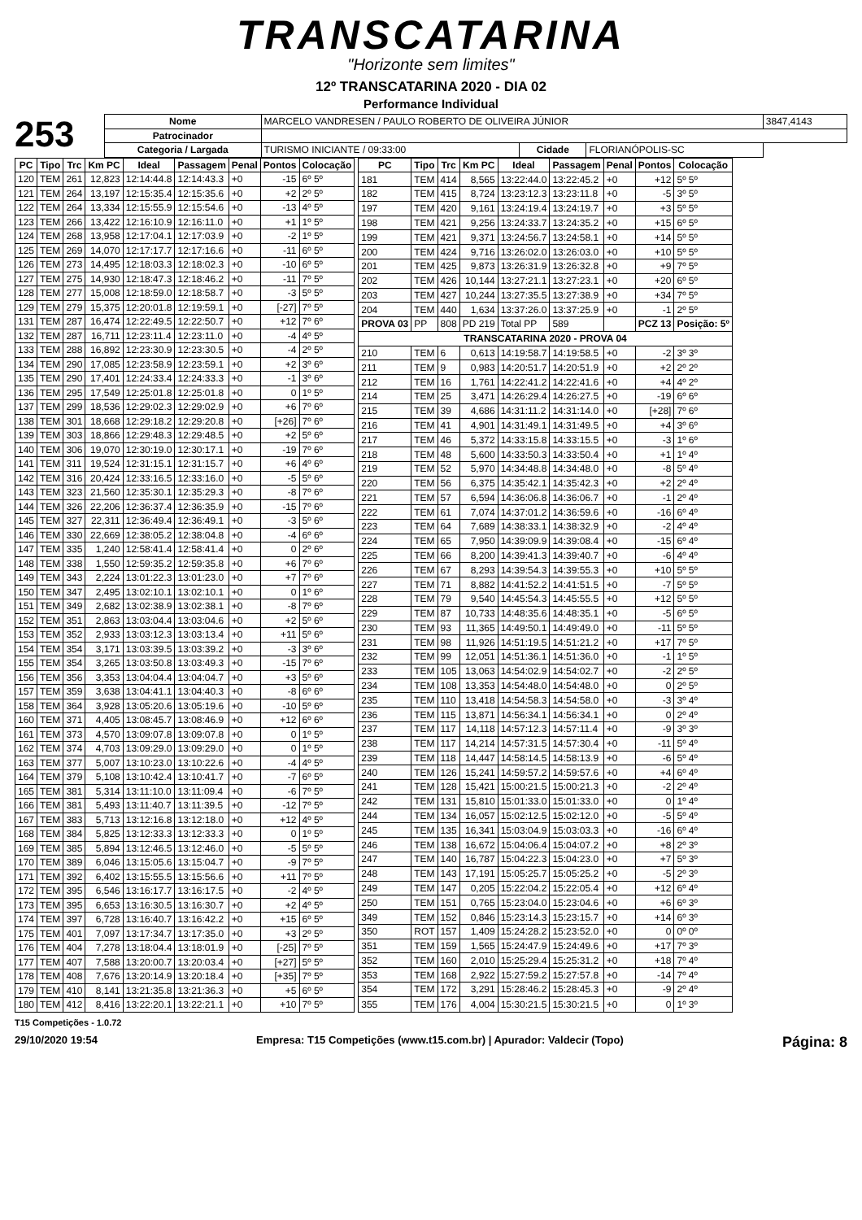TRANSCATARINA
"Horizonte sem limites"
12º TRANSCATARINA 2020 - DIA 02
Performance Individual
253
| Nome | MARCELO VANDRESEN / PAULO ROBERTO DE OLIVEIRA JÚNIOR | | | 3847,4143 |
| Patrocinador | | | | |
| Categoria / Largada | TURISMO INICIANTE / 09:33:00 | Cidade | FLORIANÓPOLIS-SC | |
| PC | Tipo | Trc | Km PC | Ideal | Passagem | Penal | Pontos | Colocação |
| --- | --- | --- | --- | --- | --- | --- | --- | --- |
| 120 | TEM | 261 | 12,823 | 12:14:44.8 | 12:14:43.3 | +0 | -15 | 6º 5º |
| 121 | TEM | 264 | 13,197 | 12:15:35.4 | 12:15:35.6 | +0 | +2 | 2º 5º |
| 122 | TEM | 264 | 13,334 | 12:15:55.9 | 12:15:54.6 | +0 | -13 | 4º 5º |
| 123 | TEM | 266 | 13,422 | 12:16:10.9 | 12:16:11.0 | +0 | +1 | 1º 5º |
| 124 | TEM | 268 | 13,958 | 12:17:04.1 | 12:17:03.9 | +0 | -2 | 1º 5º |
| 125 | TEM | 269 | 14,070 | 12:17:17.7 | 12:17:16.6 | +0 | -11 | 6º 5º |
| 126 | TEM | 273 | 14,495 | 12:18:03.3 | 12:18:02.3 | +0 | -10 | 6º 5º |
| 127 | TEM | 275 | 14,930 | 12:18:47.3 | 12:18:46.2 | +0 | -11 | 7º 5º |
| 128 | TEM | 277 | 15,008 | 12:18:59.0 | 12:18:58.7 | +0 | -3 | 5º 5º |
| 129 | TEM | 279 | 15,375 | 12:20:01.8 | 12:19:59.1 | +0 | [-27] | 7º 5º |
| 131 | TEM | 287 | 16,474 | 12:22:49.5 | 12:22:50.7 | +0 | +12 | 7º 6º |
| 132 | TEM | 287 | 16,711 | 12:23:11.4 | 12:23:11.0 | +0 | -4 | 4º 5º |
| 133 | TEM | 288 | 16,892 | 12:23:30.9 | 12:23:30.5 | +0 | -4 | 2º 5º |
| 134 | TEM | 290 | 17,085 | 12:23:58.9 | 12:23:59.1 | +0 | +2 | 3º 6º |
| 135 | TEM | 290 | 17,401 | 12:24:33.4 | 12:24:33.3 | +0 | -1 | 3º 6º |
| 136 | TEM | 295 | 17,549 | 12:25:01.8 | 12:25:01.8 | +0 | 0 | 1º 5º |
| 137 | TEM | 299 | 18,536 | 12:29:02.3 | 12:29:02.9 | +0 | +6 | 7º 6º |
| 138 | TEM | 301 | 18,668 | 12:29:18.2 | 12:29:20.8 | +0 | [+26] | 7º 6º |
| 139 | TEM | 303 | 18,866 | 12:29:48.3 | 12:29:48.5 | +0 | +2 | 5º 6º |
| 140 | TEM | 306 | 19,070 | 12:30:19.0 | 12:30:17.1 | +0 | -19 | 7º 6º |
| 141 | TEM | 311 | 19,524 | 12:31:15.1 | 12:31:15.7 | +0 | +6 | 4º 6º |
| 142 | TEM | 316 | 20,424 | 12:33:16.5 | 12:33:16.0 | +0 | -5 | 5º 6º |
| 143 | TEM | 323 | 21,560 | 12:35:30.1 | 12:35:29.3 | +0 | -8 | 7º 6º |
| 144 | TEM | 326 | 22,206 | 12:36:37.4 | 12:36:35.9 | +0 | -15 | 7º 6º |
| 145 | TEM | 327 | 22,311 | 12:36:49.4 | 12:36:49.1 | +0 | -3 | 5º 6º |
| 146 | TEM | 330 | 22,669 | 12:38:05.2 | 12:38:04.8 | +0 | -4 | 6º 6º |
| 147 | TEM | 335 | 1,240 | 12:58:41.4 | 12:58:41.4 | +0 | 0 | 2º 6º |
| 148 | TEM | 338 | 1,550 | 12:59:35.2 | 12:59:35.8 | +0 | +6 | 7º 6º |
| 149 | TEM | 343 | 2,224 | 13:01:22.3 | 13:01:23.0 | +0 | +7 | 7º 6º |
| 150 | TEM | 347 | 2,495 | 13:02:10.1 | 13:02:10.1 | +0 | 0 | 1º 6º |
| 151 | TEM | 349 | 2,682 | 13:02:38.9 | 13:02:38.1 | +0 | -8 | 7º 6º |
| 152 | TEM | 351 | 2,863 | 13:03:04.4 | 13:03:04.6 | +0 | +2 | 5º 6º |
| 153 | TEM | 352 | 2,933 | 13:03:12.3 | 13:03:13.4 | +0 | +11 | 5º 6º |
| 154 | TEM | 354 | 3,171 | 13:03:39.5 | 13:03:39.2 | +0 | -3 | 3º 6º |
| 155 | TEM | 354 | 3,265 | 13:03:50.8 | 13:03:49.3 | +0 | -15 | 7º 6º |
| 156 | TEM | 356 | 3,353 | 13:04:04.4 | 13:04:04.7 | +0 | +3 | 5º 6º |
| 157 | TEM | 359 | 3,638 | 13:04:41.1 | 13:04:40.3 | +0 | -8 | 6º 6º |
| 158 | TEM | 364 | 3,928 | 13:05:20.6 | 13:05:19.6 | +0 | -10 | 5º 6º |
| 160 | TEM | 371 | 4,405 | 13:08:45.7 | 13:08:46.9 | +0 | +12 | 6º 6º |
| 161 | TEM | 373 | 4,570 | 13:09:07.8 | 13:09:07.8 | +0 | 0 | 1º 5º |
| 162 | TEM | 374 | 4,703 | 13:09:29.0 | 13:09:29.0 | +0 | 0 | 1º 5º |
| 163 | TEM | 377 | 5,007 | 13:10:23.0 | 13:10:22.6 | +0 | -4 | 4º 5º |
| 164 | TEM | 379 | 5,108 | 13:10:42.4 | 13:10:41.7 | +0 | -7 | 6º 5º |
| 165 | TEM | 381 | 5,314 | 13:11:10.0 | 13:11:09.4 | +0 | -6 | 7º 5º |
| 166 | TEM | 381 | 5,493 | 13:11:40.7 | 13:11:39.5 | +0 | -12 | 7º 5º |
| 167 | TEM | 383 | 5,713 | 13:12:16.8 | 13:12:18.0 | +0 | +12 | 4º 5º |
| 168 | TEM | 384 | 5,825 | 13:12:33.3 | 13:12:33.3 | +0 | 0 | 1º 5º |
| 169 | TEM | 385 | 5,894 | 13:12:46.5 | 13:12:46.0 | +0 | -5 | 5º 5º |
| 170 | TEM | 389 | 6,046 | 13:15:05.6 | 13:15:04.7 | +0 | -9 | 7º 5º |
| 171 | TEM | 392 | 6,402 | 13:15:55.5 | 13:15:56.6 | +0 | +11 | 7º 5º |
| 172 | TEM | 395 | 6,546 | 13:16:17.7 | 13:16:17.5 | +0 | -2 | 4º 5º |
| 173 | TEM | 395 | 6,653 | 13:16:30.5 | 13:16:30.7 | +0 | +2 | 4º 5º |
| 174 | TEM | 397 | 6,728 | 13:16:40.7 | 13:16:42.2 | +0 | +15 | 6º 5º |
| 175 | TEM | 401 | 7,097 | 13:17:34.7 | 13:17:35.0 | +0 | +3 | 2º 5º |
| 176 | TEM | 404 | 7,278 | 13:18:04.4 | 13:18:01.9 | +0 | [-25] | 7º 5º |
| 177 | TEM | 407 | 7,588 | 13:20:00.7 | 13:20:03.4 | +0 | [+27] | 5º 5º |
| 178 | TEM | 408 | 7,676 | 13:20:14.9 | 13:20:18.4 | +0 | [+35] | 7º 5º |
| 179 | TEM | 410 | 8,141 | 13:21:35.8 | 13:21:36.3 | +0 | +5 | 6º 5º |
| 180 | TEM | 412 | 8,416 | 13:22:20.1 | 13:22:21.1 | +0 | +10 | 7º 5º |
| PC | Tipo | Trc | Km PC | Ideal | Passagem | Penal | Pontos | Colocação |
| --- | --- | --- | --- | --- | --- | --- | --- | --- |
| 181 | TEM | 414 | 8,565 | 13:22:44.0 | 13:22:45.2 | +0 | +12 | 5º 5º |
| 182 | TEM | 415 | 8,724 | 13:23:12.3 | 13:23:11.8 | +0 | -5 | 3º 5º |
| 197 | TEM | 420 | 9,161 | 13:24:19.4 | 13:24:19.7 | +0 | +3 | 5º 5º |
| 198 | TEM | 421 | 9,256 | 13:24:33.7 | 13:24:35.2 | +0 | +15 | 6º 5º |
| 199 | TEM | 421 | 9,371 | 13:24:56.7 | 13:24:58.1 | +0 | +14 | 5º 5º |
| 200 | TEM | 424 | 9,716 | 13:26:02.0 | 13:26:03.0 | +0 | +10 | 5º 5º |
| 201 | TEM | 425 | 9,873 | 13:26:31.9 | 13:26:32.8 | +0 | +9 | 7º 5º |
| 202 | TEM | 426 | 10,144 | 13:27:21.1 | 13:27:23.1 | +0 | +20 | 6º 5º |
| 203 | TEM | 427 | 10,244 | 13:27:35.5 | 13:27:38.9 | +0 | +34 | 7º 5º |
| 204 | TEM | 440 | 1,634 | 13:37:26.0 | 13:37:25.9 | +0 | -1 | 2º 5º |
| PROVA 03 | PP | 808 | PD 219 | Total PP | 589 | | PCZ 13 | Posição: 5º |
| TRANSCATARINA 2020 - PROVA 04 | | | | | | | | |
| 210 | TEM | 6 | 0,613 | 14:19:58.7 | 14:19:58.5 | +0 | -2 | 3º 3º |
| 211 | TEM | 9 | 0,983 | 14:20:51.7 | 14:20:51.9 | +0 | +2 | 2º 2º |
| 212 | TEM | 16 | 1,761 | 14:22:41.2 | 14:22:41.6 | +0 | +4 | 4º 2º |
| 214 | TEM | 25 | 3,471 | 14:26:29.4 | 14:26:27.5 | +0 | -19 | 6º 6º |
| 215 | TEM | 39 | 4,686 | 14:31:11.2 | 14:31:14.0 | +0 | [+28] | 7º 6º |
| 216 | TEM | 41 | 4,901 | 14:31:49.1 | 14:31:49.5 | +0 | +4 | 3º 6º |
| 217 | TEM | 46 | 5,372 | 14:33:15.8 | 14:33:15.5 | +0 | -3 | 1º 6º |
| 218 | TEM | 48 | 5,600 | 14:33:50.3 | 14:33:50.4 | +0 | +1 | 1º 4º |
| 219 | TEM | 52 | 5,970 | 14:34:48.8 | 14:34:48.0 | +0 | -8 | 5º 4º |
| 220 | TEM | 56 | 6,375 | 14:35:42.1 | 14:35:42.3 | +0 | +2 | 2º 4º |
| 221 | TEM | 57 | 6,594 | 14:36:06.8 | 14:36:06.7 | +0 | -1 | 2º 4º |
| 222 | TEM | 61 | 7,074 | 14:37:01.2 | 14:36:59.6 | +0 | -16 | 6º 4º |
| 223 | TEM | 64 | 7,689 | 14:38:33.1 | 14:38:32.9 | +0 | -2 | 4º 4º |
| 224 | TEM | 65 | 7,950 | 14:39:09.9 | 14:39:08.4 | +0 | -15 | 6º 4º |
| 225 | TEM | 66 | 8,200 | 14:39:41.3 | 14:39:40.7 | +0 | -6 | 4º 4º |
| 226 | TEM | 67 | 8,293 | 14:39:54.3 | 14:39:55.3 | +0 | +10 | 5º 5º |
| 227 | TEM | 71 | 8,882 | 14:41:52.2 | 14:41:51.5 | +0 | -7 | 5º 5º |
| 228 | TEM | 79 | 9,540 | 14:45:54.3 | 14:45:55.5 | +0 | +12 | 5º 5º |
| 229 | TEM | 87 | 10,733 | 14:48:35.6 | 14:48:35.1 | +0 | -5 | 6º 5º |
| 230 | TEM | 93 | 11,365 | 14:49:50.1 | 14:49:49.0 | +0 | -11 | 5º 5º |
| 231 | TEM | 98 | 11,926 | 14:51:19.5 | 14:51:21.2 | +0 | +17 | 7º 5º |
| 232 | TEM | 99 | 12,051 | 14:51:36.1 | 14:51:36.0 | +0 | -1 | 1º 5º |
| 233 | TEM | 105 | 13,063 | 14:54:02.9 | 14:54:02.7 | +0 | -2 | 2º 5º |
| 234 | TEM | 108 | 13,353 | 14:54:48.0 | 14:54:48.0 | +0 | 0 | 2º 5º |
| 235 | TEM | 110 | 13,418 | 14:54:58.3 | 14:54:58.0 | +0 | -3 | 3º 4º |
| 236 | TEM | 115 | 13,871 | 14:56:34.1 | 14:56:34.1 | +0 | 0 | 2º 4º |
| 237 | TEM | 117 | 14,118 | 14:57:12.3 | 14:57:11.4 | +0 | -9 | 3º 3º |
| 238 | TEM | 117 | 14,214 | 14:57:31.5 | 14:57:30.4 | +0 | -11 | 5º 4º |
| 239 | TEM | 118 | 14,447 | 14:58:14.5 | 14:58:13.9 | +0 | -6 | 5º 4º |
| 240 | TEM | 126 | 15,241 | 14:59:57.2 | 14:59:57.6 | +0 | +4 | 6º 4º |
| 241 | TEM | 128 | 15,421 | 15:00:21.5 | 15:00:21.3 | +0 | -2 | 2º 4º |
| 242 | TEM | 131 | 15,810 | 15:01:33.0 | 15:01:33.0 | +0 | 0 | 1º 4º |
| 244 | TEM | 134 | 16,057 | 15:02:12.5 | 15:02:12.0 | +0 | -5 | 5º 4º |
| 245 | TEM | 135 | 16,341 | 15:03:04.9 | 15:03:03.3 | +0 | -16 | 6º 4º |
| 246 | TEM | 138 | 16,672 | 15:04:06.4 | 15:04:07.2 | +0 | +8 | 2º 3º |
| 247 | TEM | 140 | 16,787 | 15:04:22.3 | 15:04:23.0 | +0 | +7 | 5º 3º |
| 248 | TEM | 143 | 17,191 | 15:05:25.7 | 15:05:25.2 | +0 | -5 | 2º 3º |
| 249 | TEM | 147 | 0,205 | 15:22:04.2 | 15:22:05.4 | +0 | +12 | 6º 4º |
| 250 | TEM | 151 | 0,765 | 15:23:04.0 | 15:23:04.6 | +0 | +6 | 6º 3º |
| 349 | TEM | 152 | 0,846 | 15:23:14.3 | 15:23:15.7 | +0 | +14 | 6º 3º |
| 350 | ROT | 157 | 1,409 | 15:24:28.2 | 15:23:52.0 | +0 | 0 | 0º 0º |
| 351 | TEM | 159 | 1,565 | 15:24:47.9 | 15:24:49.6 | +0 | +17 | 7º 3º |
| 352 | TEM | 160 | 2,010 | 15:25:29.4 | 15:25:31.2 | +0 | +18 | 7º 4º |
| 353 | TEM | 168 | 2,922 | 15:27:59.2 | 15:27:57.8 | +0 | -14 | 7º 4º |
| 354 | TEM | 172 | 3,291 | 15:28:46.2 | 15:28:45.3 | +0 | -9 | 2º 4º |
| 355 | TEM | 176 | 4,004 | 15:30:21.5 | 15:30:21.5 | +0 | 0 | 1º 3º |
T15 Competições - 1.0.72
29/10/2020 19:54 Empresa: T15 Competições (www.t15.com.br) | Apurador: Valdecir (Topo) Página: 8